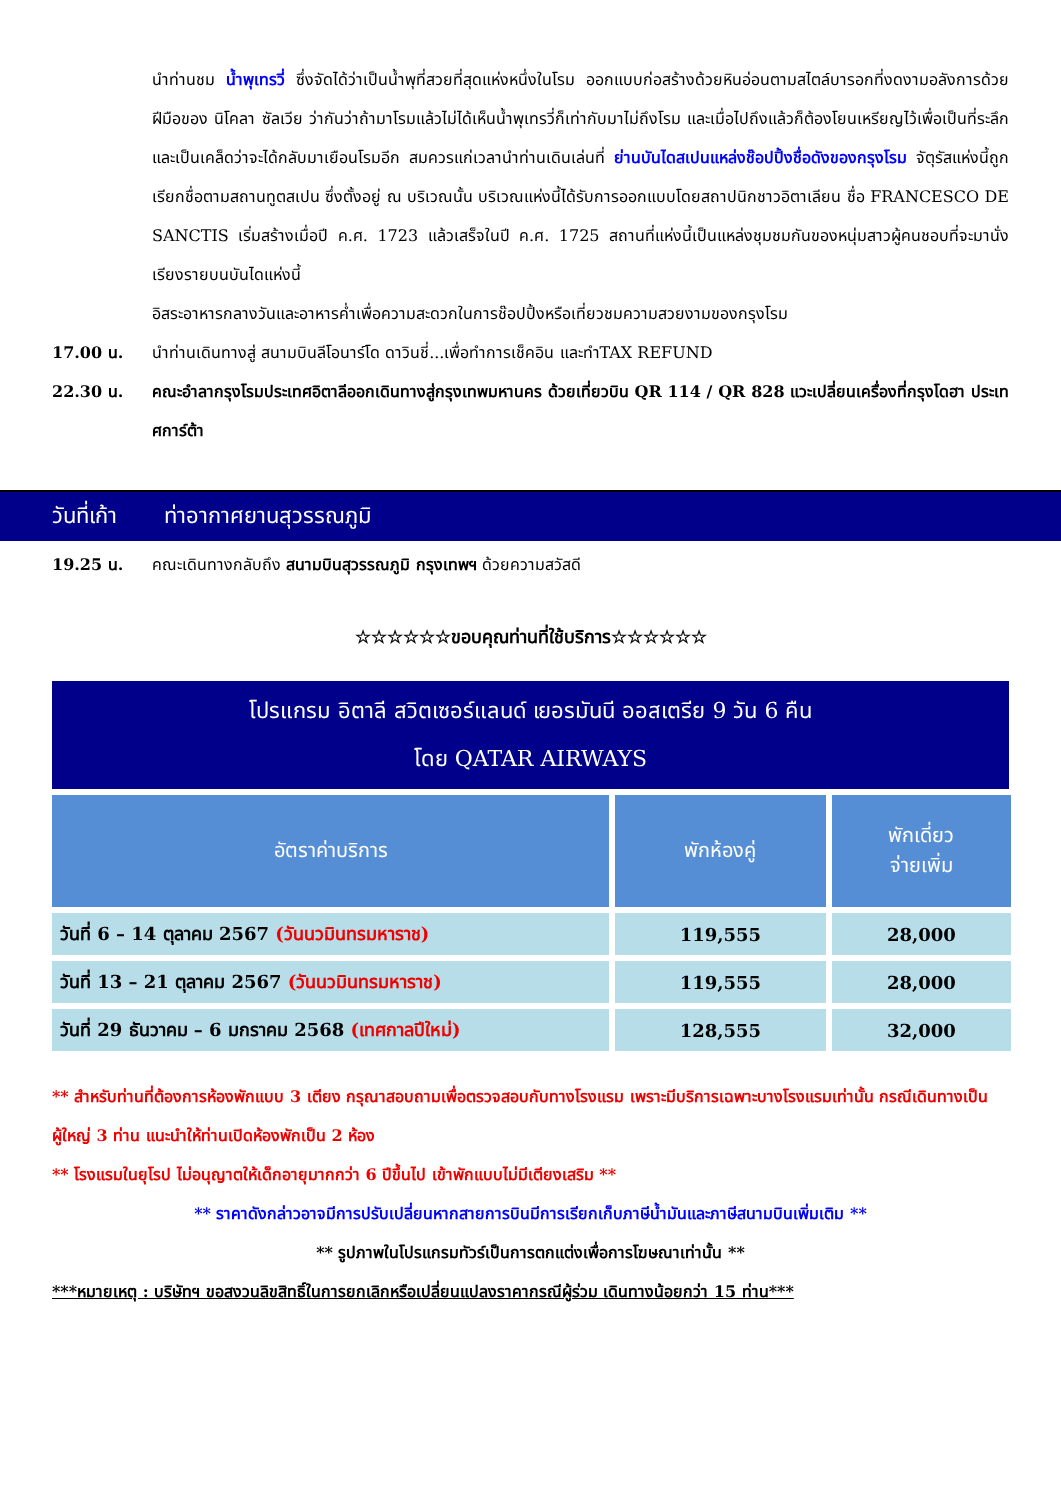นำท่านชม น้ำพุเทรวี่ ซึ่งจัดได้ว่าเป็นน้ำพุที่สวยที่สุดแห่งหนึ่งในโรม ออกแบบก่อสร้างด้วยหินอ่อนตามสไตล์บารอกที่งดงามอลังการด้วยฝีมือของ นิโคลา ซัลเวีย ว่ากันว่าถ้ามาโรมแล้วไม่ได้เห็นน้ำพุเทรวี่ก็เท่ากับมาไม่ถึงโรม และเมื่อไปถึงแล้วก็ต้องโยนเหรียญไว้เพื่อเป็นที่ระลึกและเป็นเคล็ดว่าจะได้กลับมาเยือนโรมอีก สมควรแก่เวลานำท่านเดินเล่นที่ ย่านบันไดสเปนแหล่งช๊อปปิ้งชื่อดังของกรุงโรม จัตุรัสแห่งนี้ถูกเรียกชื่อตามสถานทูตสเปน ซึ่งตั้งอยู่ ณ บริเวณนั้น บริเวณแห่งนี้ได้รับการออกแบบโดยสถาปนิกชาวอิตาเลียน ชื่อ FRANCESCO DE SANCTIS เริ่มสร้างเมื่อปี ค.ศ. 1723 แล้วเสร็จในปี ค.ศ. 1725 สถานที่แห่งนี้เป็นแหล่งชุมชมกันของหนุ่มสาวผู้คนชอบที่จะมานั่งเรียงรายบนบันไดแห่งนี้
อิสระอาหารกลางวันและอาหารค่ำเพื่อความสะดวกในการช๊อปปิ้งหรือเที่ยวชมความสวยงามของกรุงโรม
17.00 น. นำท่านเดินทางสู่ สนามบินลีโอนาร์โด ดาวินชี่...เพื่อทำการเช็คอิน และทำTAX REFUND
22.30 น. คณะอำลากรุงโรมประเทศอิตาลีออกเดินทางสู่กรุงเทพมหานคร ด้วยเที่ยวบิน QR 114 / QR 828 แวะเปลี่ยนเครื่องที่กรุงโดฮา ประเทศการ์ต้า
วันที่เก้า ท่าอากาศยานสุวรรณภูมิ
19.25 น. คณะเดินทางกลับถึง สนามบินสุวรรณภูมิ กรุงเทพฯ ด้วยความสวัสดี
☆☆☆☆☆☆ขอบคุณท่านที่ใช้บริการ☆☆☆☆☆☆
โปรแกรม อิตาลี สวิตเซอร์แลนด์ เยอรมันนี ออสเตรีย 9 วัน 6 คืน
โดย QATAR AIRWAYS
| อัตราค่าบริการ | พักห้องคู่ | พักเดี่ยว จ่ายเพิ่ม |
| --- | --- | --- |
| วันที่ 6 – 14 ตุลาคม 2567 (วันนวมินทรมหาราช) | 119,555 | 28,000 |
| วันที่ 13 – 21 ตุลาคม 2567 (วันนวมินทรมหาราช) | 119,555 | 28,000 |
| วันที่ 29 ธันวาคม – 6 มกราคม 2568 (เทศกาลปีใหม่) | 128,555 | 32,000 |
** สำหรับท่านที่ต้องการห้องพักแบบ 3 เตียง กรุณาสอบถามเพื่อตรวจสอบกับทางโรงแรม เพราะมีบริการเฉพาะบางโรงแรมเท่านั้น กรณีเดินทางเป็นผู้ใหญ่ 3 ท่าน แนะนำให้ท่านเปิดห้องพักเป็น 2 ห้อง
** โรงแรมในยุโรป ไม่อนุญาตให้เด็กอายุมากกว่า 6 ปีขึ้นไป เข้าพักแบบไม่มีเตียงเสริม **
** ราคาดังกล่าวอาจมีการปรับเปลี่ยนหากสายการบินมีการเรียกเก็บภาษีน้ำมันและภาษีสนามบินเพิ่มเติม **
** รูปภาพในโปรแกรมทัวร์เป็นการตกแต่งเพื่อการโฆษณาเท่านั้น **
***หมายเหตุ : บริษัทฯ ขอสงวนลิขสิทธิ์ในการยกเลิกหรือเปลี่ยนแปลงราคากรณีผู้ร่วม เดินทางน้อยกว่า 15 ท่าน***